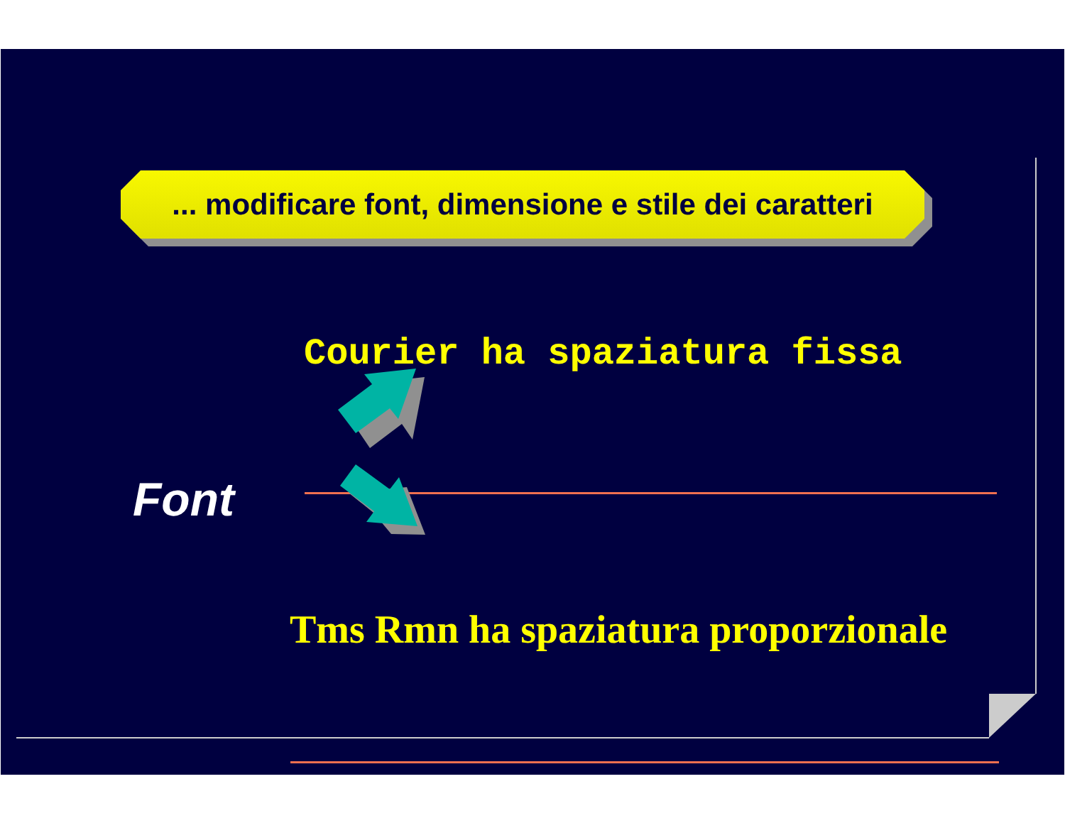... modificare font, dimensione e stile dei caratteri
Courier ha spaziatura fissa
Tms Rmn ha spaziatura proporzionale
Font